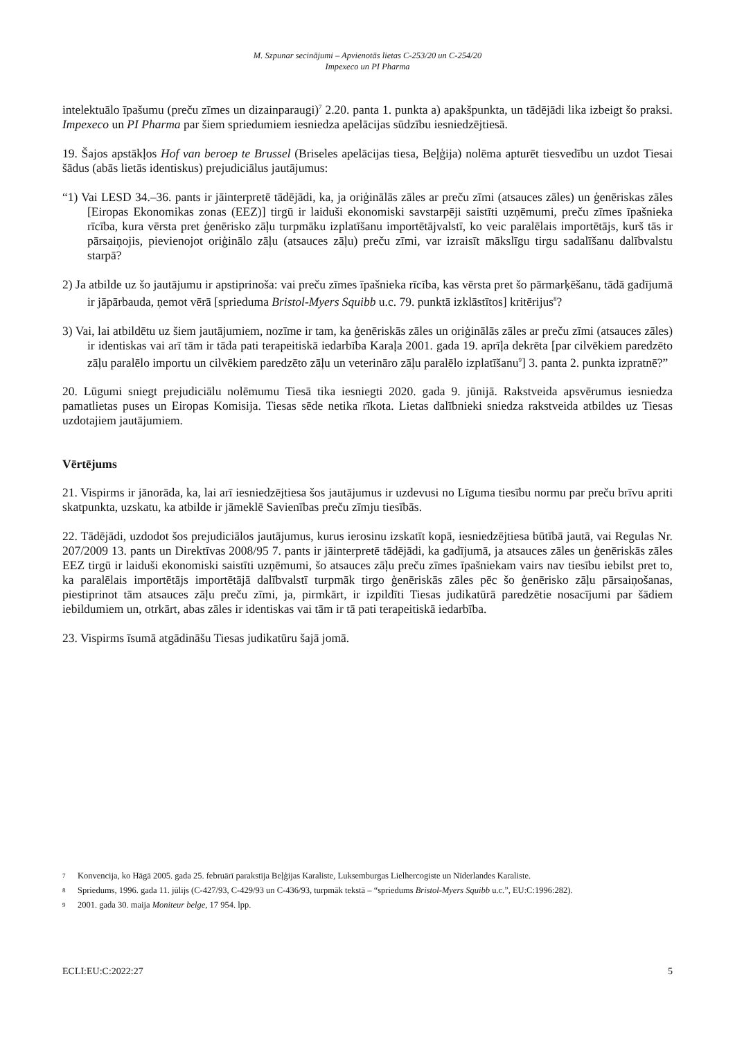M. Szpunar secinājumi – Apvienotās lietas C-253/20 un C-254/20
Impexeco un PI Pharma
intelektuālo īpašumu (preču zīmes un dizainparaugi)<sup>7</sup> 2.20. panta 1. punkta a) apakšpunkta, un tādējādi lika izbeigt šo praksi. Impexeco un PI Pharma par šiem spriedumiem iesniedza apelācijas sūdzību iesniedzējtiesā.
19. Šajos apstākļos Hof van beroep te Brussel (Briseles apelācijas tiesa, Beļģija) nolēma apturēt tiesvedību un uzdot Tiesai šādus (abās lietās identiskus) prejudiciālus jautājumus:
“1) Vai LESD 34.–36. pants ir jāinterpretē tādējādi, ka, ja oriģinālās zāles ar preču zīmi (atsauces zāles) un ģenēriskas zāles [Eiropas Ekonomikas zonas (EEZ)] tirgū ir laiduši ekonomiski savstarpēji saistīti uzņēmumi, preču zīmes īpašnieka rīcība, kura vērsta pret ģenērisko zāļu turpmāku izplatīšanu importētājvalstī, ko veic paralēlais importētājs, kurš tās ir pārsaiņojis, pievienojot oriģinālo zāļu (atsauces zāļu) preču zīmi, var izraisīt mākslīgu tirgu sadalīšanu dalībvalstu starpā?
2) Ja atbilde uz šo jautājumu ir apstiprinoša: vai preču zīmes īpašnieka rīcība, kas vērsta pret šo pārmarķēšanu, tādā gadījumā ir jāpārbauda, ņemot vērā [sprieduma Bristol-Myers Squibb u.c. 79. punktā izklāstītos] kritērijus<sup>8</sup>?
3) Vai, lai atbildētu uz šiem jautājumiem, nozīme ir tam, ka ģenēriskās zāles un oriģinālās zāles ar preču zīmi (atsauces zāles) ir identiskas vai arī tām ir tāda pati terapeitiskā iedarbība Karaļa 2001. gada 19. aprīļa dekrēta [par cilvēkiem paredzēto zāļu paralēlo importu un cilvēkiem paredzēto zāļu un veterināro zāļu paralēlo izplatīšanu<sup>9</sup>] 3. panta 2. punkta izpratnē?”
20. Lūgumi sniegt prejudiciālu nolēmumu Tiesā tika iesniegti 2020. gada 9. jūnijā. Rakstveida apsvērumus iesniedza pamatlietas puses un Eiropas Komisija. Tiesas sēde netika rīkota. Lietas dalībnieki sniedza rakstveida atbildes uz Tiesas uzdotajiem jautājumiem.
Vērtējums
21. Vispirms ir jānorāda, ka, lai arī iesniedzējtiesa šos jautājumus ir uzdevusi no Līguma tiesību normu par preču brīvu apriti skatpunkta, uzskatu, ka atbilde ir jāmeklē Savienības preču zīmju tiesībās.
22. Tādējādi, uzdodot šos prejudiciālos jautājumus, kurus ierosinu izskatīt kopā, iesniedzējtiesa būtībā jautā, vai Regulas Nr. 207/2009 13. pants un Direktīvas 2008/95 7. pants ir jāinterpretē tādējādi, ka gadījumā, ja atsauces zāles un ģenēriskās zāles EEZ tirgū ir laiduši ekonomiski saistīti uzņēmumi, šo atsauces zāļu preču zīmes īpašniekam vairs nav tiesību iebilst pret to, ka paralēlais importētājs importētājā dalībvalstī turpmāk tirgo ģenēriskās zāles pēc šo ģenērisko zāļu pārsaiņošanas, piestiprinot tām atsauces zāļu preču zīmi, ja, pirmkārt, ir izpildīti Tiesas judikatūrā paredzētie nosacījumi par šādiem iebildumiem un, otrkārt, abas zāles ir identiskas vai tām ir tā pati terapeitiskā iedarbība.
23. Vispirms īsumā atgādināšu Tiesas judikatūru šajā jomā.
7 Konvencija, ko Hāgā 2005. gada 25. februārī parakstīja Beļģijas Karaliste, Luksemburgas Lielhercogiste un Nīderlandes Karaliste.
8 Spriedums, 1996. gada 11. jūlijs (C-427/93, C-429/93 un C-436/93, turpmāk tekstā – “spriedums Bristol-Myers Squibb u.c.”, EU:C:1996:282).
9 2001. gada 30. maija Moniteur belge, 17 954. lpp.
ECLI:EU:C:2022:27 5